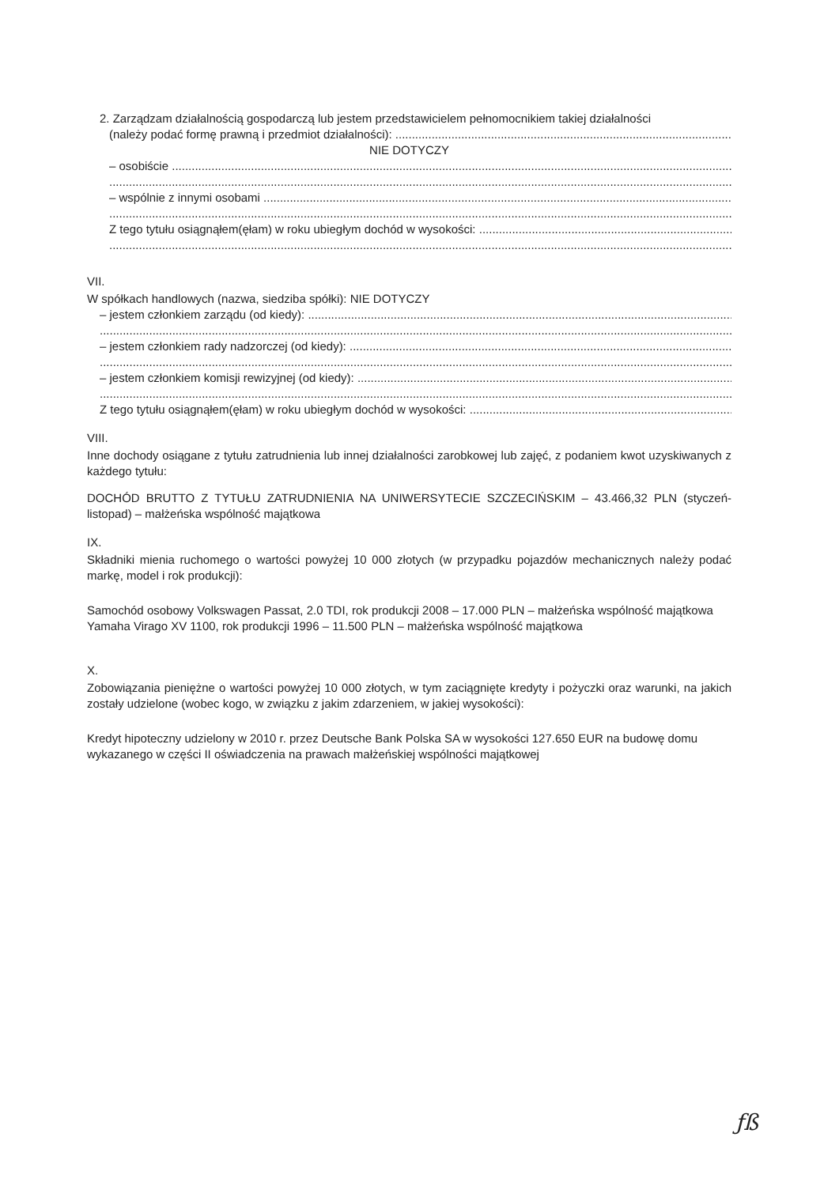2. Zarządzam działalnością gospodarczą lub jestem przedstawicielem pełnomocnikiem takiej działalności
(należy podać formę prawną i przedmiot działalności):
NIE DOTYCZY
– osobiście
– wspólnie z innymi osobami
Z tego tytułu osiągnąłem(ęłam) w roku ubiegłym dochód w wysokości:
VII.
W spółkach handlowych (nazwa, siedziba spółki): NIE DOTYCZY
– jestem członkiem zarządu (od kiedy):
– jestem członkiem rady nadzorczej (od kiedy):
– jestem członkiem komisji rewizyjnej (od kiedy):
Z tego tytułu osiągnąłem(ęłam) w roku ubiegłym dochód w wysokości:
VIII.
Inne dochody osiągane z tytułu zatrudnienia lub innej działalności zarobkowej lub zajęć, z podaniem kwot uzyskiwanych z każdego tytułu:
DOCHÓD BRUTTO Z TYTUŁU ZATRUDNIENIA NA UNIWERSYTECIE SZCZECIŃSKIM – 43.466,32 PLN (styczeń-listopad) – małżeńska wspólność majątkowa
IX.
Składniki mienia ruchomego o wartości powyżej 10 000 złotych (w przypadku pojazdów mechanicznych należy podać markę, model i rok produkcji):
Samochód osobowy Volkswagen Passat, 2.0 TDI, rok produkcji 2008 – 17.000 PLN – małżeńska wspólność majątkowa
Yamaha Virago XV 1100, rok produkcji 1996 – 11.500 PLN – małżeńska wspólność majątkowa
X.
Zobowiązania pieniężne o wartości powyżej 10 000 złotych, w tym zaciągnięte kredyty i pożyczki oraz warunki, na jakich zostały udzielone (wobec kogo, w związku z jakim zdarzeniem, w jakiej wysokości):
Kredyt hipoteczny udzielony w 2010 r. przez Deutsche Bank Polska SA w wysokości 127.650 EUR na budowę domu wykazanego w części II oświadczenia na prawach małżeńskiej wspólności majątkowej
ƒß